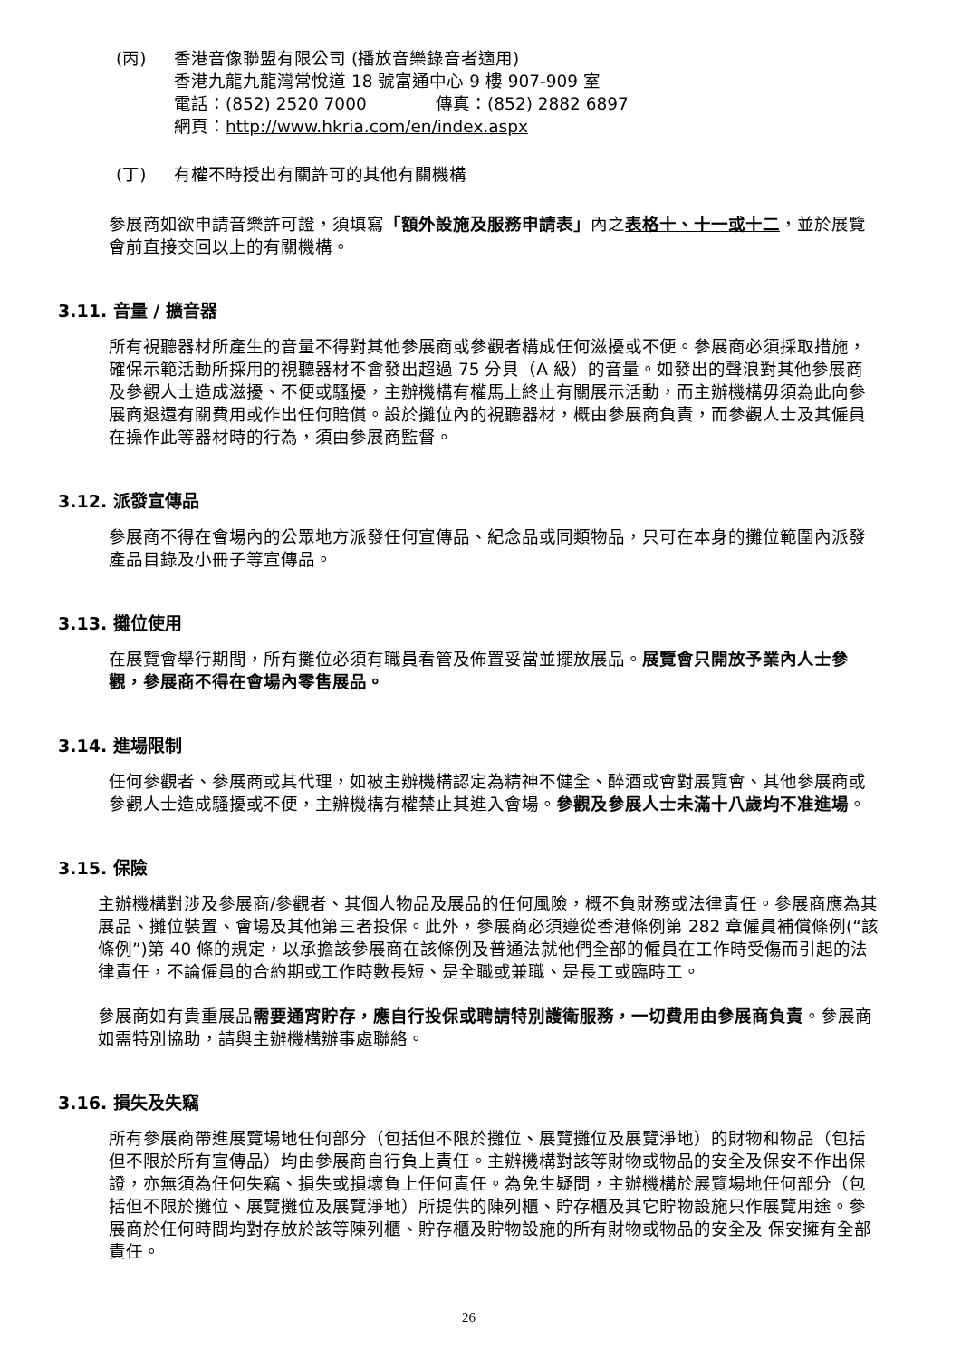(丙) 香港音像聯盟有限公司 (播放音樂錄音者適用)
香港九龍九龍灣常悅道 18 號富通中心 9 樓 907-909 室
電話：(852) 2520 7000 傳真：(852) 2882 6897
網頁：http://www.hkria.com/en/index.aspx
(丁) 有權不時授出有關許可的其他有關機構
參展商如欲申請音樂許可證，須填寫「額外設施及服務申請表」內之表格十、十一或十二，並於展覽會前直接交回以上的有關機構。
3.11. 音量 / 擴音器
所有視聽器材所產生的音量不得對其他參展商或參觀者構成任何滋擾或不便。參展商必須採取措施，確保示範活動所採用的視聽器材不會發出超過 75 分貝（A 級）的音量。如發出的聲浪對其他參展商及參觀人士造成滋擾、不便或騷擾，主辦機構有權馬上終止有關展示活動，而主辦機構毋須為此向參展商退還有關費用或作出任何賠償。設於攤位內的視聽器材，概由參展商負責，而參觀人士及其僱員在操作此等器材時的行為，須由參展商監督。
3.12. 派發宣傳品
參展商不得在會場內的公眾地方派發任何宣傳品、紀念品或同類物品，只可在本身的攤位範圍內派發產品目錄及小冊子等宣傳品。
3.13. 攤位使用
在展覽會舉行期間，所有攤位必須有職員看管及佈置妥當並擺放展品。展覽會只開放予業內人士參觀，參展商不得在會場內零售展品。
3.14. 進場限制
任何參觀者、參展商或其代理，如被主辦機構認定為精神不健全、醉酒或會對展覽會、其他參展商或參觀人士造成騷擾或不便，主辦機構有權禁止其進入會場。參觀及參展人士未滿十八歲均不准進場。
3.15. 保險
主辦機構對涉及參展商/參觀者、其個人物品及展品的任何風險，概不負財務或法律責任。參展商應為其展品、攤位裝置、會場及其他第三者投保。此外，參展商必須遵從香港條例第 282 章僱員補償條例(“該條例”)第 40 條的規定，以承擔該參展商在該條例及普通法就他們全部的僱員在工作時受傷而引起的法律責任，不論僱員的合約期或工作時數長短、是全職或兼職、是長工或臨時工。
參展商如有貴重展品需要通宵貯存，應自行投保或聘請特別護衛服務，一切費用由參展商負責。參展商如需特別協助，請與主辦機構辦事處聯絡。
3.16. 損失及失竊
所有參展商帶進展覽場地任何部分（包括但不限於攤位、展覽攤位及展覽淨地）的財物和物品（包括但不限於所有宣傳品）均由參展商自行負上責任。主辦機構對該等財物或物品的安全及保安不作出保證，亦無須為任何失竊、損失或損壞負上任何責任。為免生疑問，主辦機構於展覽場地任何部分（包括但不限於攤位、展覽攤位及展覽淨地）所提供的陳列櫃、貯存櫃及其它貯物設施只作展覽用途。參展商於任何時間均對存放於該等陳列櫃、貯存櫃及貯物設施的所有財物或物品的安全及 保安擁有全部責任。
26